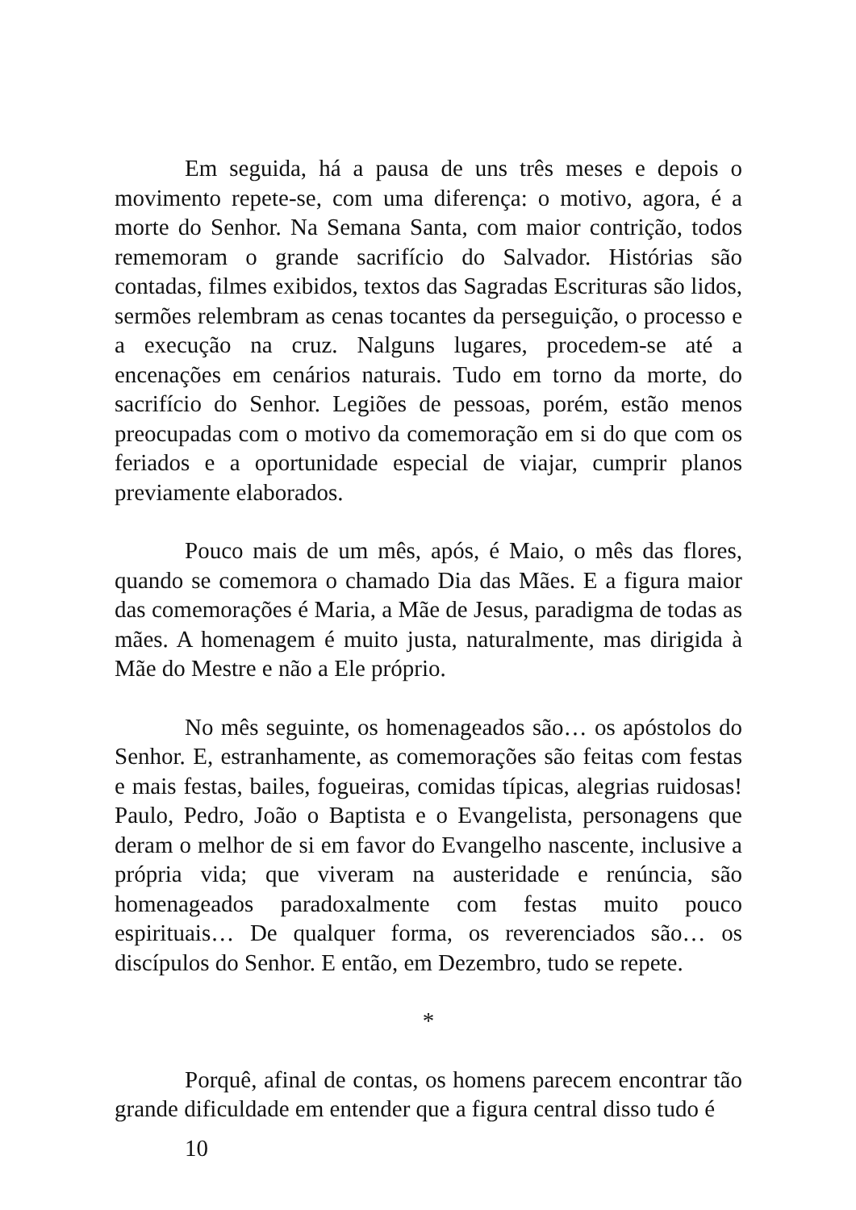Em seguida, há a pausa de uns três meses e depois o movimento repete-se, com uma diferença: o motivo, agora, é a morte do Senhor. Na Semana Santa, com maior contrição, todos rememoram o grande sacrifício do Salvador. Histórias são contadas, filmes exibidos, textos das Sagradas Escrituras são lidos, sermões relembram as cenas tocantes da perseguição, o processo e a execução na cruz. Nalguns lugares, procedem-se até a encenações em cenários naturais. Tudo em torno da morte, do sacrifício do Senhor. Legiões de pessoas, porém, estão menos preocupadas com o motivo da comemoração em si do que com os feriados e a oportunidade especial de viajar, cumprir planos previamente elaborados.
Pouco mais de um mês, após, é Maio, o mês das flores, quando se comemora o chamado Dia das Mães. E a figura maior das comemorações é Maria, a Mãe de Jesus, paradigma de todas as mães. A homenagem é muito justa, naturalmente, mas dirigida à Mãe do Mestre e não a Ele próprio.
No mês seguinte, os homenageados são… os apóstolos do Senhor. E, estranhamente, as comemorações são feitas com festas e mais festas, bailes, fogueiras, comidas típicas, alegrias ruidosas! Paulo, Pedro, João o Baptista e o Evangelista, personagens que deram o melhor de si em favor do Evangelho nascente, inclusive a própria vida; que viveram na austeridade e renúncia, são homenageados paradoxalmente com festas muito pouco espirituais… De qualquer forma, os reverenciados são… os discípulos do Senhor. E então, em Dezembro, tudo se repete.
*
Porquê, afinal de contas, os homens parecem encontrar tão grande dificuldade em entender que a figura central disso tudo é
10